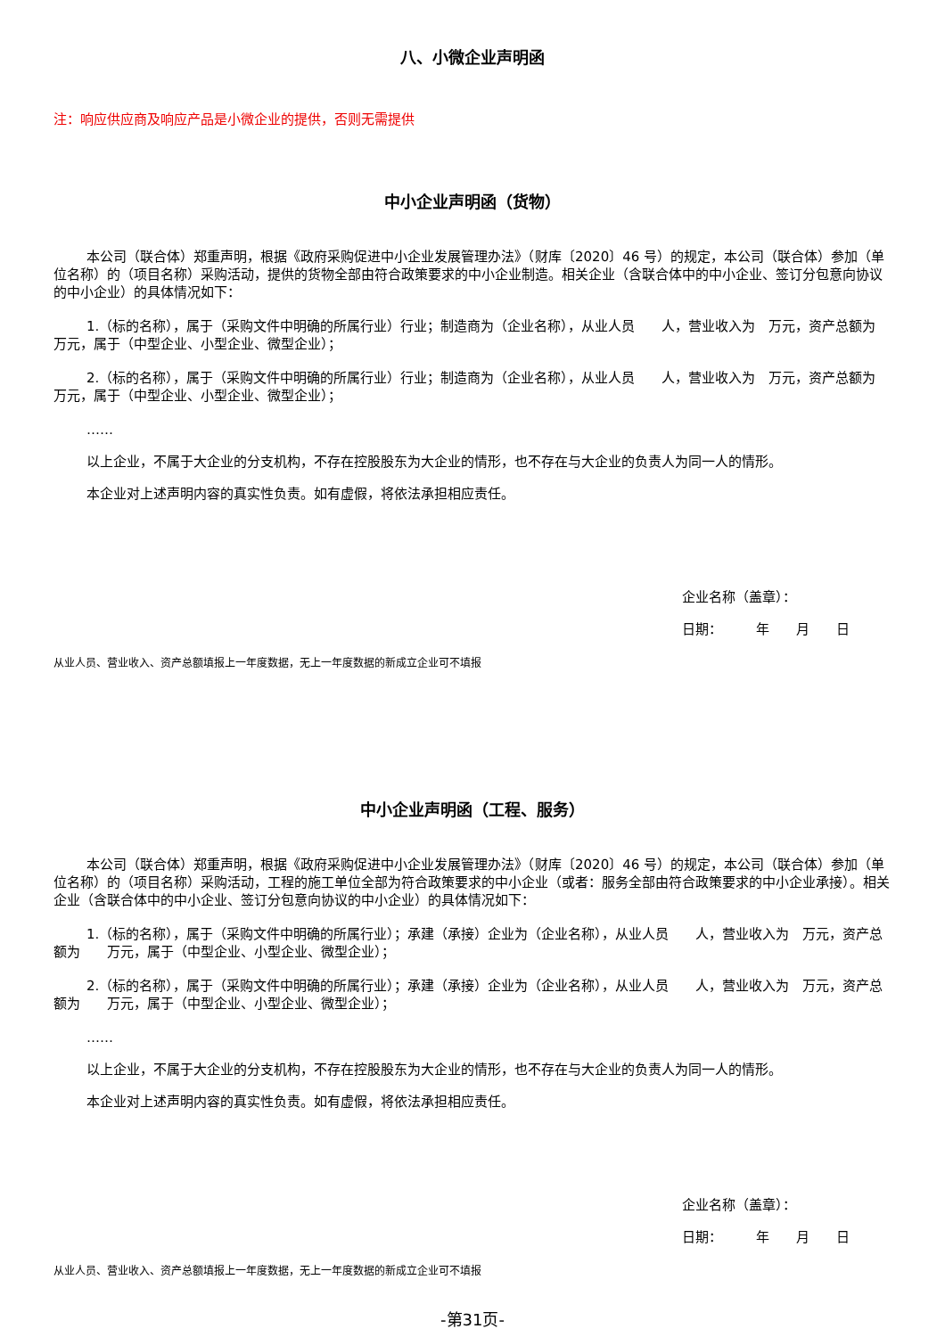八、小微企业声明函
注：响应供应商及响应产品是小微企业的提供，否则无需提供
中小企业声明函（货物）
本公司（联合体）郑重声明，根据《政府采购促进中小企业发展管理办法》（财库〔2020〕46 号）的规定，本公司（联合体）参加（单位名称）的（项目名称）采购活动，提供的货物全部由符合政策要求的中小企业制造。相关企业（含联合体中的中小企业、签订分包意向协议的中小企业）的具体情况如下：
1.（标的名称），属于（采购文件中明确的所属行业）行业；制造商为（企业名称），从业人员　　人，营业收入为　万元，资产总额为　　万元，属于（中型企业、小型企业、微型企业）；
2.（标的名称），属于（采购文件中明确的所属行业）行业；制造商为（企业名称），从业人员　　人，营业收入为　万元，资产总额为　　万元，属于（中型企业、小型企业、微型企业）；
……
以上企业，不属于大企业的分支机构，不存在控股股东为大企业的情形，也不存在与大企业的负责人为同一人的情形。
本企业对上述声明内容的真实性负责。如有虚假，将依法承担相应责任。
企业名称（盖章）：
日期：　　　年　　月　　日
从业人员、营业收入、资产总额填报上一年度数据，无上一年度数据的新成立企业可不填报
中小企业声明函（工程、服务）
本公司（联合体）郑重声明，根据《政府采购促进中小企业发展管理办法》（财库〔2020〕46 号）的规定，本公司（联合体）参加（单位名称）的（项目名称）采购活动，工程的施工单位全部为符合政策要求的中小企业（或者：服务全部由符合政策要求的中小企业承接）。相关企业（含联合体中的中小企业、签订分包意向协议的中小企业）的具体情况如下：
1.（标的名称），属于（采购文件中明确的所属行业）；承建（承接）企业为（企业名称），从业人员　　人，营业收入为　万元，资产总额为　　万元，属于（中型企业、小型企业、微型企业）；
2.（标的名称），属于（采购文件中明确的所属行业）；承建（承接）企业为（企业名称），从业人员　　人，营业收入为　万元，资产总额为　　万元，属于（中型企业、小型企业、微型企业）；
……
以上企业，不属于大企业的分支机构，不存在控股股东为大企业的情形，也不存在与大企业的负责人为同一人的情形。
本企业对上述声明内容的真实性负责。如有虚假，将依法承担相应责任。
企业名称（盖章）：
日期：　　　年　　月　　日
从业人员、营业收入、资产总额填报上一年度数据，无上一年度数据的新成立企业可不填报
-第31页-